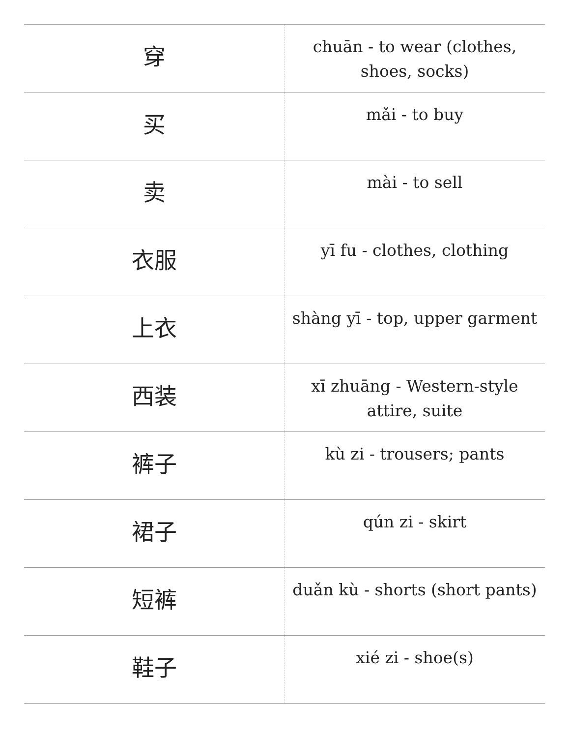| 穿 | chuān - to wear (clothes, shoes, socks) |
| 买 | mǎi - to buy |
| 卖 | mài - to sell |
| 衣服 | yī fu - clothes, clothing |
| 上衣 | shàng yī - top, upper garment |
| 西装 | xī zhuāng - Western-style attire, suite |
| 裤子 | kù zi - trousers; pants |
| 裙子 | qún zi - skirt |
| 短裤 | duǎn kù - shorts (short pants) |
| 鞋子 | xié zi - shoe(s) |